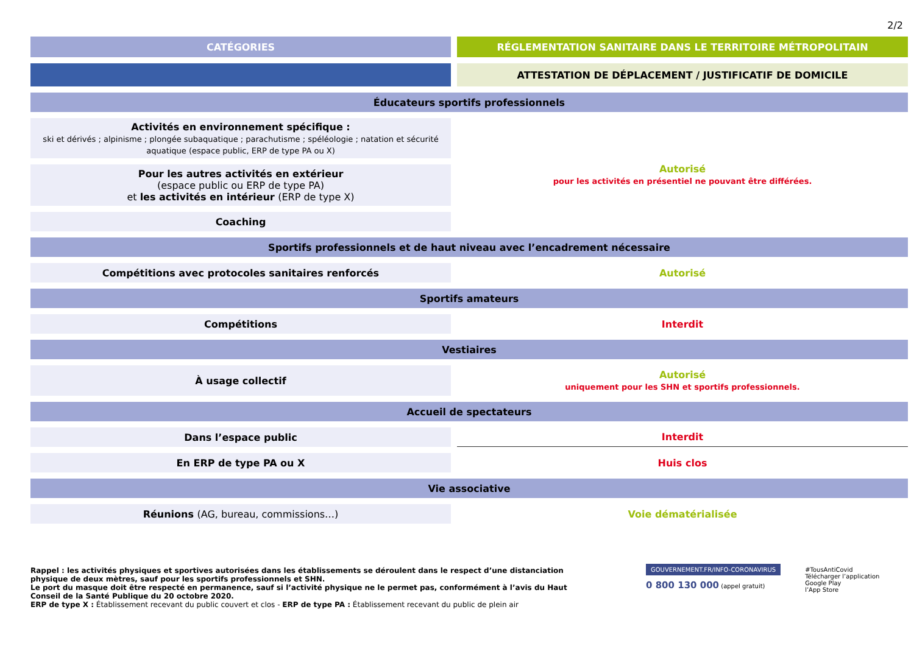2/2
| CATÉGORIES | RÉGLEMENTATION SANITAIRE DANS LE TERRITOIRE MÉTROPOLITAIN |
| --- | --- |
| | ATTESTATION DE DÉPLACEMENT / JUSTIFICATIF DE DOMICILE |
| Éducateurs sportifs professionnels | |
| Activités en environnement spécifique : ski et dérivés ; alpinisme ; plongée subaquatique ; parachutisme ; spéléologie ; natation et sécurité aquatique (espace public, ERP de type PA ou X) | Autorisé pour les activités en présentiel ne pouvant être différées. |
| Pour les autres activités en extérieur (espace public ou ERP de type PA) et les activités en intérieur (ERP de type X) | |
| Coaching | |
| Sportifs professionnels et de haut niveau avec l’encadrement nécessaire | |
| Compétitions avec protocoles sanitaires renforcés | Autorisé |
| Sportifs amateurs | |
| Compétitions | Interdit |
| Vestiaires | |
| À usage collectif | Autorisé uniquement pour les SHN et sportifs professionnels. |
| Accueil de spectateurs | |
| Dans l’espace public | Interdit |
| En ERP de type PA ou X | Huis clos |
| Vie associative | |
| Réunions (AG, bureau, commissions…) | Voie dématérialisée |
Rappel : les activités physiques et sportives autorisées dans les établissements se déroulent dans le respect d’une distanciation physique de deux mètres, sauf pour les sportifs professionnels et SHN.
Le port du masque doit être respecté en permanence, sauf si l’activité physique ne le permet pas, conformément à l’avis du Haut Conseil de la Santé Publique du 20 octobre 2020.
ERP de type X : Établissement recevant du public couvert et clos - ERP de type PA : Établissement recevant du public de plein air
GOUVERNEMENT.FR/INFO-CORONAVIRUS
0 800 130 000 (appel gratuit)
#TousAntiCovid
Télécharger l’application
Google Play
l’App Store